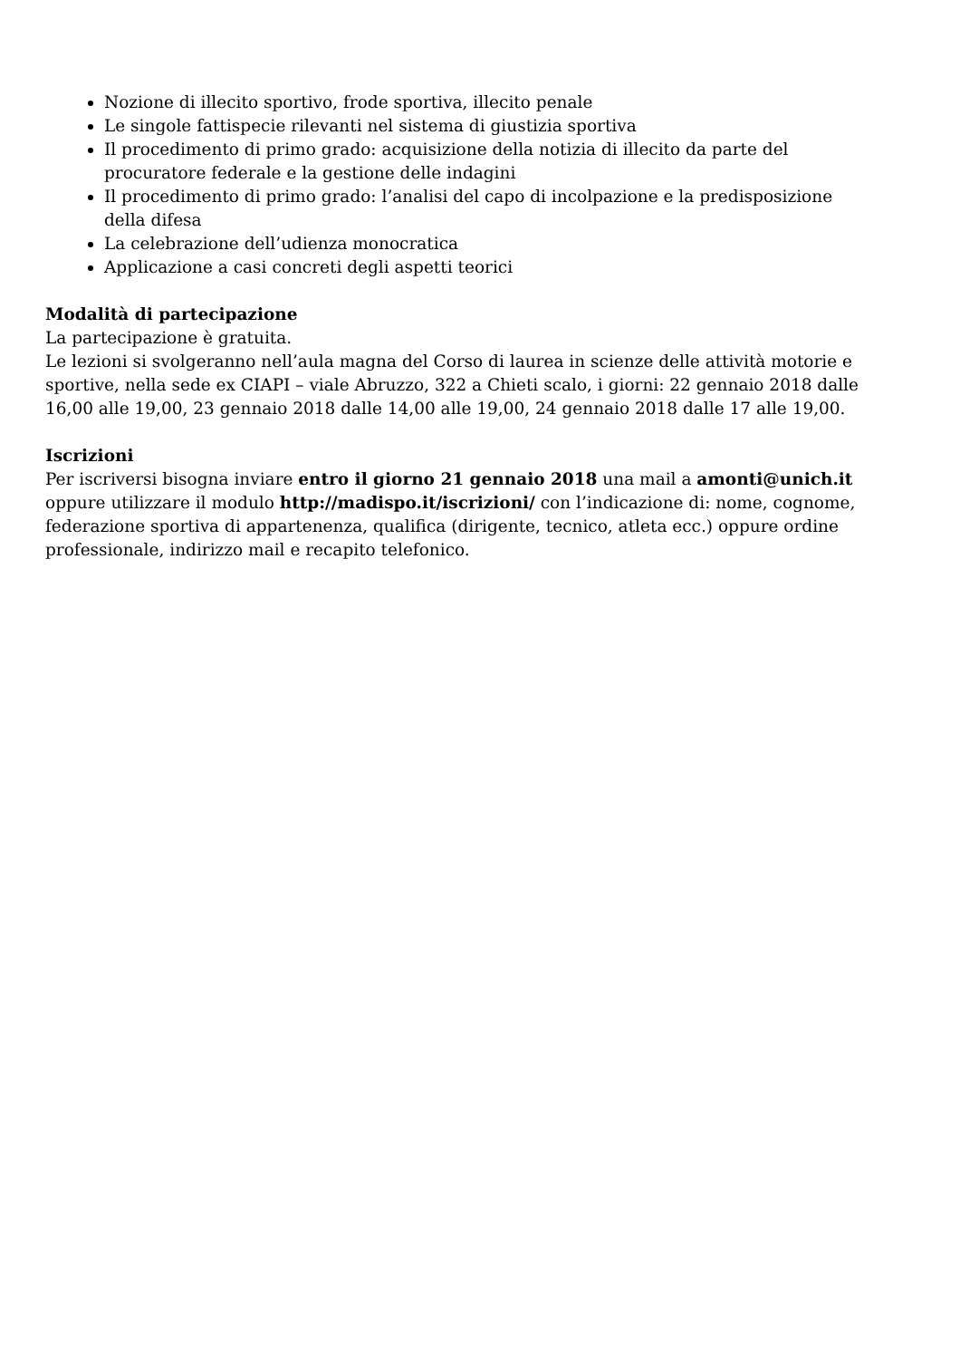Nozione di illecito sportivo, frode sportiva, illecito penale
Le singole fattispecie rilevanti nel sistema di giustizia sportiva
Il procedimento di primo grado: acquisizione della notizia di illecito da parte del procuratore federale e la gestione delle indagini
Il procedimento di primo grado: l’analisi del capo di incolpazione e la predisposizione della difesa
La celebrazione dell’udienza monocratica
Applicazione a casi concreti degli aspetti teorici
Modalità di partecipazione
La partecipazione è gratuita.
Le lezioni si svolgeranno nell’aula magna del Corso di laurea in scienze delle attività motorie e sportive, nella sede ex CIAPI – viale Abruzzo, 322 a Chieti scalo, i giorni: 22 gennaio 2018 dalle 16,00 alle 19,00, 23 gennaio 2018 dalle 14,00 alle 19,00, 24 gennaio 2018 dalle 17 alle 19,00.
Iscrizioni
Per iscriversi bisogna inviare entro il giorno 21 gennaio 2018 una mail a amonti@unich.it oppure utilizzare il modulo http://madispo.it/iscrizioni/ con l’indicazione di: nome, cognome, federazione sportiva di appartenenza, qualifica (dirigente, tecnico, atleta ecc.) oppure ordine professionale, indirizzo mail e recapito telefonico.